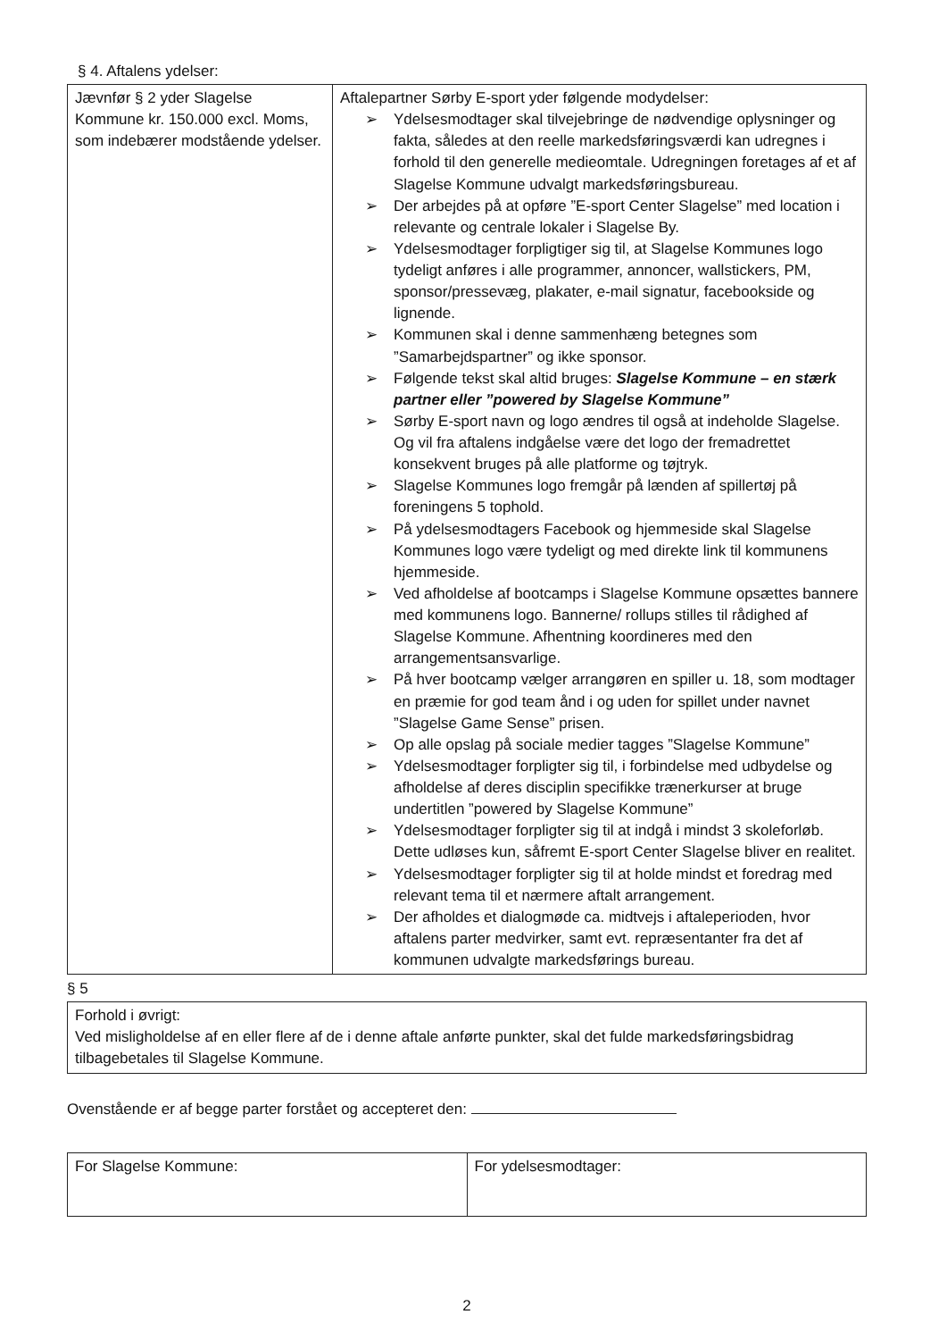§ 4. Aftalens ydelser:
| Jævnfør § 2 yder Slagelse Kommune kr. 150.000 excl. Moms, som indebærer modstående ydelser. | Aftalepartner Sørby E-sport yder følgende modydelser: ➢ Ydelsesmodtager skal tilvejebringe de nødvendige oplysninger og fakta, således at den reelle markedsføringsværdi kan udregnes i forhold til den generelle medieomtale. Udregningen foretages af et af Slagelse Kommune udvalgt markedsføringsbureau. ➢ Der arbejdes på at opføre ”E-sport Center Slagelse” med location i relevante og centrale lokaler i Slagelse By. ➢ Ydelsesmodtager forpligtiger sig til, at Slagelse Kommunes logo tydeligt anføres i alle programmer, annoncer, wallstickers, PM, sponsor/pressevæg, plakater, e-mail signatur, facebookside og lignende. ➢ Kommunen skal i denne sammenhæng betegnes som ”Samarbejdspartner” og ikke sponsor. ➢ Følgende tekst skal altid bruges: Slagelse Kommune – en stærk partner eller ”powered by Slagelse Kommune” ➢ Sørby E-sport navn og logo ændres til også at indeholde Slagelse. Og vil fra aftalens indgåelse være det logo der fremadrettet konsekvent bruges på alle platforme og tøjtryk. ➢ Slagelse Kommunes logo fremgår på lænden af spillertøj på foreningens 5 tophold. ➢ På ydelsesmodtagers Facebook og hjemmeside skal Slagelse Kommunes logo være tydeligt og med direkte link til kommunens hjemmeside. ➢ Ved afholdelse af bootcamps i Slagelse Kommune opsættes bannere med kommunens logo. Bannerne/ rollups stilles til rådighed af Slagelse Kommune. Afhentning koordineres med den arrangementsansvarlige. ➢ På hver bootcamp vælger arrangøren en spiller u. 18, som modtager en præmie for god team ånd i og uden for spillet under navnet ”Slagelse Game Sense” prisen. ➢ Op alle opslag på sociale medier tagges ”Slagelse Kommune” ➢ Ydelsesmodtager forpligter sig til, i forbindelse med udbydelse og afholdelse af deres disciplin specifikke trænerkurser at bruge undertitlen ”powered by Slagelse Kommune” ➢ Ydelsesmodtager forpligter sig til at indgå i mindst 3 skoleforløb. Dette udløses kun, såfremt E-sport Center Slagelse bliver en realitet. ➢ Ydelsesmodtager forpligter sig til at holde mindst et foredrag med relevant tema til et nærmere aftalt arrangement. ➢ Der afholdes et dialogmøde ca. midtvejs i aftaleperioden, hvor aftalens parter medvirker, samt evt. repræsentanter fra det af kommunen udvalgte markedsførings bureau. |
§ 5
| Forhold i øvrigt: Ved misligholdelse af en eller flere af de i denne aftale anførte punkter, skal det fulde markedsføringsbidrag tilbagebetales til Slagelse Kommune. |
Ovenstående er af begge parter forstået og accepteret den:
| For Slagelse Kommune: | For ydelsesmodtager: |
2